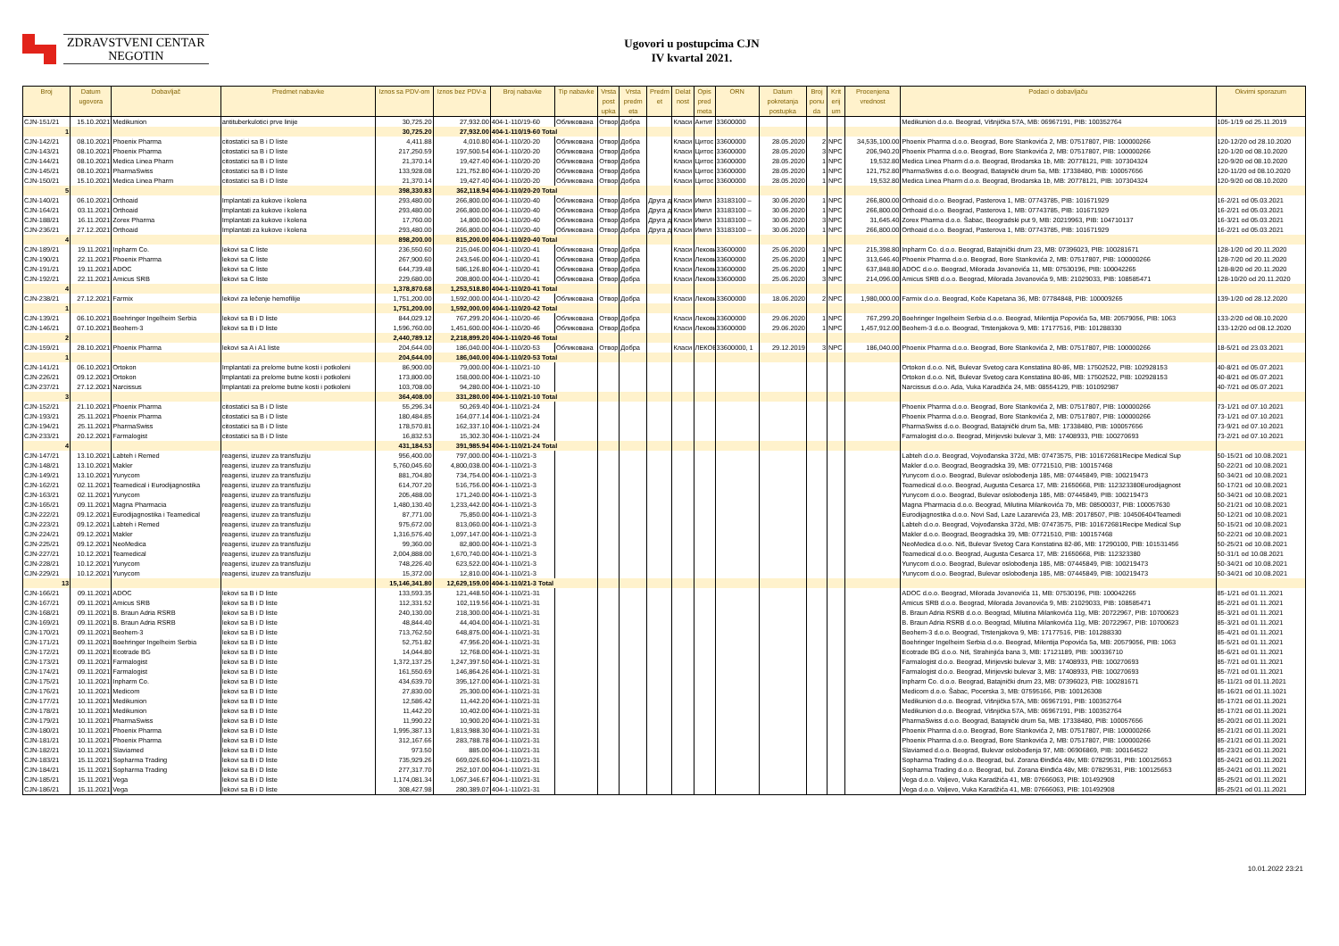ZDRAVSTVENI CENTAR
NEGOTIN
Ugovori u postupcima CJN
IV kvartal 2021.
| Broj | Datum ugovora | Dobavljač | Predmet nabavke | Iznos sa PDV-om | Iznos bez PDV-a | Broj nabavke | Tip nabavke | Vrsta post upka | Vrsta predm eta | Predm et | Delat nost | Opis pred meta | ORN | Datum pokretanja postupka | Broj ponu da | Krit erij um | Procenjena vrednost | Podaci o dobavljaču | Okvirni sporazum |
| --- | --- | --- | --- | --- | --- | --- | --- | --- | --- | --- | --- | --- | --- | --- | --- | --- | --- | --- | --- |
| CJN-151/21 | 15.10.2021 | Medikunion | antituberkulotici prve linije | 30,725.20 | 27,932.00 | 404-1-110/19-60 | Обликована | Отвор | Добра | | Класи | Антит | 33600000 | | | | | Medikunion d.o.o. Beograd, Višnjička 57A, MB: 06967191, PIB: 100352764 | 105-1/19 od 25.11.2019 |
| 1 | | | | 30,725.20 | 27,932.00 | 404-1-110/19-60 Total | | | | | | | | | | | | | |
| CJN-142/21 | 08.10.2021 | Phoenix Pharma | citostatici sa B i D liste | 4,411.88 | 4,010.80 | 404-1-110/20-20 | Обликована | Отвор | Добра | | Класи | Цитос | 33600000 | 28.05.2020 | 2 | NPC | 34,535,100.00 | Phoenix Pharma d.o.o. Beograd, Bore Stankovića 2, MB: 07517807, PIB: 100000266 | 120-12/20 od 28.10.2020 |
| CJN-143/21 | 08.10.2021 | Phoenix Pharma | citostatici sa B i D liste | 217,250.59 | 197,500.54 | 404-1-110/20-20 | Обликована | Отвор | Добра | | Класи | Цитос | 33600000 | 28.05.2020 | 3 | NPC | 206,940.20 | Phoenix Pharma d.o.o. Beograd, Bore Stankovića 2, MB: 07517807, PIB: 100000266 | 120-1/20 od 08.10.2020 |
| CJN-144/21 | 08.10.2021 | Medica Linea Pharm | citostatici sa B i D liste | 21,370.14 | 19,427.40 | 404-1-110/20-20 | Обликована | Отвор | Добра | | Класи | Цитос | 33600000 | 28.05.2020 | 1 | NPC | 19,532.80 | Medica Linea Pharm d.o.o. Beograd, Brodarska 1b, MB: 20778121, PIB: 107304324 | 120-9/20 od 08.10.2020 |
| CJN-145/21 | 08.10.2021 | PharmaSwiss | citostatici sa B i D liste | 133,928.08 | 121,752.80 | 404-1-110/20-20 | Обликована | Отвор | Добра | | Класи | Цитос | 33600000 | 28.05.2020 | 1 | NPC | 121,752.80 | PharmaSwiss d.o.o. Beograd, Batajnički drum 5a, MB: 17338480, PIB: 100057656 | 120-11/20 od 08.10.2020 |
| CJN-150/21 | 15.10.2021 | Medica Linea Pharm | citostatici sa B i D liste | 21,370.14 | 19,427.40 | 404-1-110/20-20 | Обликована | Отвор | Добра | | Класи | Цитос | 33600000 | 28.05.2020 | 1 | NPC | 19,532.80 | Medica Linea Pharm d.o.o. Beograd, Brodarska 1b, MB: 20778121, PIB: 107304324 | 120-9/20 od 08.10.2020 |
| 5 | | | | 398,330.83 | 362,118.94 | 404-1-110/20-20 Total | | | | | | | | | | | | | |
| CJN-140/21 | 06.10.2021 | Orthoaid | Implantati za kukove i kolena | 293,480.00 | 266,800.00 | 404-1-110/20-40 | Обликована | Отвор | Добра | Друга д | Класи | Импл | 33183100 – | 30.06.2020 | 1 | NPC | 266,800.00 | Orthoaid d.o.o. Beograd, Pasterova 1, MB: 07743785, PIB: 101671929 | 16-2/21 od 05.03.2021 |
| CJN-164/21 | 03.11.2021 | Orthoaid | Implantati za kukove i kolena | 293,480.00 | 266,800.00 | 404-1-110/20-40 | Обликована | Отвор | Добра | Друга д | Класи | Импл | 33183100 – | 30.06.2020 | 1 | NPC | 266,800.00 | Orthoaid d.o.o. Beograd, Pasterova 1, MB: 07743785, PIB: 101671929 | 16-2/21 od 05.03.2021 |
| CJN-188/21 | 16.11.2021 | Zorex Pharma | Implantati za kukove i kolena | 17,760.00 | 14,800.00 | 404-1-110/20-40 | Обликована | Отвор | Добра | Друга д | Класи | Импл | 33183100 – | 30.06.2020 | 3 | NPC | 31,645.40 | Zorex Pharma d.o.o. Šabac, Beogradski put 9, MB: 20219963, PIB: 104710137 | 16-3/21 od 05.03.2021 |
| CJN-236/21 | 27.12.2021 | Orthoaid | Implantati za kukove i kolena | 293,480.00 | 266,800.00 | 404-1-110/20-40 | Обликована | Отвор | Добра | Друга д | Класи | Импл | 33183100 – | 30.06.2020 | 1 | NPC | 266,800.00 | Orthoaid d.o.o. Beograd, Pasterova 1, MB: 07743785, PIB: 101671929 | 16-2/21 od 05.03.2021 |
| 4 | | | | 898,200.00 | 815,200.00 | 404-1-110/20-40 Total | | | | | | | | | | | | | |
| CJN-189/21 | 19.11.2021 | Inpharm Co. | lekovi sa C liste | 236,550.60 | 215,046.00 | 404-1-110/20-41 | Обликована | Отвор | Добра | | Класи | Лекови | 33600000 | 25.06.2020 | 1 | NPC | 215,398.80 | Inpharm Co. d.o.o. Beograd, Batajnički drum 23, MB: 07396023, PIB: 100281671 | 128-1/20 od 20.11.2020 |
| CJN-190/21 | 22.11.2021 | Phoenix Pharma | lekovi sa C liste | 267,900.60 | 243,546.00 | 404-1-110/20-41 | Обликована | Отвор | Добра | | Класи | Лекови | 33600000 | 25.06.2020 | 1 | NPC | 313,646.40 | Phoenix Pharma d.o.o. Beograd, Bore Stankovića 2, MB: 07517807, PIB: 100000266 | 128-7/20 od 20.11.2020 |
| CJN-191/21 | 19.11.2021 | ADOC | lekovi sa C liste | 644,739.48 | 586,126.80 | 404-1-110/20-41 | Обликована | Отвор | Добра | | Класи | Лекови | 33600000 | 25.06.2020 | 1 | NPC | 637,848.80 | ADOC d.o.o. Beograd, Milorada Jovanovića 11, MB: 07530196, PIB: 100042265 | 128-8/20 od 20.11.2020 |
| CJN-192/21 | 22.11.2021 | Amicus SRB | lekovi sa C liste | 229,680.00 | 208,800.00 | 404-1-110/20-41 | Обликована | Отвор | Добра | | Класи | Лекови | 33600000 | 25.06.2020 | 3 | NPC | 214,096.00 | Amicus SRB d.o.o. Beograd, Milorada Jovanovića 9, MB: 21029033, PIB: 108585471 | 128-10/20 od 20.11.2020 |
| 4 | | | | 1,378,870.68 | 1,253,518.80 | 404-1-110/20-41 Total | | | | | | | | | | | | | |
| CJN-238/21 | 27.12.2021 | Farmix | lekovi za lečenje hemofilije | 1,751,200.00 | 1,592,000.00 | 404-1-110/20-42 | Обликована | Отвор | Добра | | Класи | Лекови | 33600000 | 18.06.2020 | 2 | NPC | 1,980,000.00 | Farmix d.o.o. Beograd, Koče Kapetana 36, MB: 07784848, PIB: 100009265 | 139-1/20 od 28.12.2020 |
| 1 | | | | 1,751,200.00 | 1,592,000.00 | 404-1-110/20-42 Total | | | | | | | | | | | | | |
| CJN-139/21 | 06.10.2021 | Boehringer Ingelheim Serbia | lekovi sa B i D liste | 844,029.12 | 767,299.20 | 404-1-110/20-46 | Обликована | Отвор | Добра | | Класи | Лекови | 33600000 | 29.06.2020 | 1 | NPC | 767,299.20 | Boehringer Ingelheim Serbia d.o.o. Beograd, Milentija Popovića 5a, MB: 20579056, PIB: 1063 | 133-2/20 od 08.10.2020 |
| CJN-146/21 | 07.10.2021 | Beohem-3 | lekovi sa B i D liste | 1,596,760.00 | 1,451,600.00 | 404-1-110/20-46 | Обликована | Отвор | Добра | | Класи | Лекови | 33600000 | 29.06.2020 | 1 | NPC | 1,457,912.00 | Beohem-3 d.o.o. Beograd, Trstenjakova 9, MB: 17177516, PIB: 101288330 | 133-12/20 od 08.12.2020 |
| 2 | | | | 2,440,789.12 | 2,218,899.20 | 404-1-110/20-46 Total | | | | | | | | | | | | | |
| CJN-159/21 | 28.10.2021 | Phoenix Pharma | lekovi sa A i A1 liste | 204,644.00 | 186,040.00 | 404-1-110/20-53 | Обликована | Отвор | Добра | | Класи | ЛЕКОВ | 33600000, 1 | 29.12.2019 | 3 | NPC | 186,040.00 | Phoenix Pharma d.o.o. Beograd, Bore Stankovića 2, MB: 07517807, PIB: 100000266 | 18-5/21 od 23.03.2021 |
| 1 | | | | 204,644.00 | 186,040.00 | 404-1-110/20-53 Total | | | | | | | | | | | | | |
| CJN-141/21 | 06.10.2021 | Ortokon | Implantati za prelome butne kosti i potkoleni | 86,900.00 | 79,000.00 | 404-1-110/21-10 | | | | | | | | | | | | Ortokon d.o.o. Niš, Bulevar Svetog cara Konstatina 80-86, MB: 17502522, PIB: 102928153 | 40-8/21 od 05.07.2021 |
| CJN-226/21 | 09.12.2021 | Ortokon | Implantati za prelome butne kosti i potkoleni | 173,800.00 | 158,000.00 | 404-1-110/21-10 | | | | | | | | | | | | Ortokon d.o.o. Niš, Bulevar Svetog cara Konstatina 80-86, MB: 17502522, PIB: 102928153 | 40-8/21 od 05.07.2021 |
| CJN-237/21 | 27.12.2021 | Narcissus | Implantati za prelome butne kosti i potkoleni | 103,708.00 | 94,280.00 | 404-1-110/21-10 | | | | | | | | | | | | Narcissus d.o.o. Ada, Vuka Karadžića 24, MB: 08554129, PIB: 101092987 | 40-7/21 od 05.07.2021 |
| 3 | | | | 364,408.00 | 331,280.00 | 404-1-110/21-10 Total | | | | | | | | | | | | | |
| CJN-152/21 | 21.10.2021 | Phoenix Pharma | citostatici sa B i D liste | 55,296.34 | 50,269.40 | 404-1-110/21-24 | | | | | | | | | | | | Phoenix Pharma d.o.o. Beograd, Bore Stankovića 2, MB: 07517807, PIB: 100000266 | 73-1/21 od 07.10.2021 |
| CJN-193/21 | 25.11.2021 | Phoenix Pharma | citostatici sa B i D liste | 180,484.85 | 164,077.14 | 404-1-110/21-24 | | | | | | | | | | | | Phoenix Pharma d.o.o. Beograd, Bore Stankovića 2, MB: 07517807, PIB: 100000266 | 73-1/21 od 07.10.2021 |
| CJN-194/21 | 25.11.2021 | PharmaSwiss | citostatici sa B i D liste | 178,570.81 | 162,337.10 | 404-1-110/21-24 | | | | | | | | | | | | PharmaSwiss d.o.o. Beograd, Batajnički drum 5a, MB: 17338480, PIB: 100057656 | 73-9/21 od 07.10.2021 |
| CJN-233/21 | 20.12.2021 | Farmalogist | citostatici sa B i D liste | 16,832.53 | 15,302.30 | 404-1-110/21-24 | | | | | | | | | | | | Farmalogist d.o.o. Beograd, Mirijevski bulevar 3, MB: 17408933, PIB: 100270693 | 73-2/21 od 07.10.2021 |
| 4 | | | | 431,184.53 | 391,985.94 | 404-1-110/21-24 Total | | | | | | | | | | | | | |
| CJN-147/21 | 13.10.2021 | Labteh i Remed | reagensi, izuzev za transfuziju | 956,400.00 | 797,000.00 | 404-1-110/21-3 | | | | | | | | | | | | Labteh d.o.o. Beograd, Vojvođanska 372d, MB: 07473575, PIB: 101672681Recipe Medical Sup | 50-15/21 od 10.08.2021 |
| CJN-148/21 | 13.10.2021 | Makler | reagensi, izuzev za transfuziju | 5,760,045.60 | 4,800,038.00 | 404-1-110/21-3 | | | | | | | | | | | | Makler d.o.o. Beograd, Beogradska 39, MB: 07721510, PIB: 100157468 | 50-22/21 od 10.08.2021 |
| CJN-149/21 | 13.10.2021 | Yunycom | reagensi, izuzev za transfuziju | 881,704.80 | 734,754.00 | 404-1-110/21-3 | | | | | | | | | | | | Yunycom d.o.o. Beograd, Bulevar oslobođenja 185, MB: 07445849, PIB: 100219473 | 50-34/21 od 10.08.2021 |
| CJN-162/21 | 02.11.2021 | Teamedical i Eurodijagnostika | reagensi, izuzev za transfuziju | 614,707.20 | 516,756.00 | 404-1-110/21-3 | | | | | | | | | | | | Teamedical d.o.o. Beograd, Augusta Cesarca 17, MB: 21650668, PIB: 112323380Eurodijagnost | 50-17/21 od 10.08.2021 |
| CJN-163/21 | 02.11.2021 | Yunycom | reagensi, izuzev za transfuziju | 205,488.00 | 171,240.00 | 404-1-110/21-3 | | | | | | | | | | | | Yunycom d.o.o. Beograd, Bulevar oslobođenja 185, MB: 07445849, PIB: 100219473 | 50-34/21 od 10.08.2021 |
| CJN-165/21 | 09.11.2021 | Magna Pharmacia | reagensi, izuzev za transfuziju | 1,480,130.40 | 1,233,442.00 | 404-1-110/21-3 | | | | | | | | | | | | Magna Pharmacia d.o.o. Beograd, Milutina Milankovića 7b, MB: 08500037, PIB: 100057630 | 50-21/21 od 10.08.2021 |
| CJN-222/21 | 09.12.2021 | Eurodijagnostika i Teamedical | reagensi, izuzev za transfuziju | 87,771.00 | 75,850.00 | 404-1-110/21-3 | | | | | | | | | | | | Eurodijagnostika d.o.o. Novi Sad, Laze Lazarevića 23, MB: 20178507, PIB: 104506404Teamedi | 50-12/21 od 10.08.2021 |
| CJN-223/21 | 09.12.2021 | Labteh i Remed | reagensi, izuzev za transfuziju | 975,672.00 | 813,060.00 | 404-1-110/21-3 | | | | | | | | | | | | Labteh d.o.o. Beograd, Vojvođanska 372d, MB: 07473575, PIB: 101672681Recipe Medical Sup | 50-15/21 od 10.08.2021 |
| CJN-224/21 | 09.12.2021 | Makler | reagensi, izuzev za transfuziju | 1,316,576.40 | 1,097,147.00 | 404-1-110/21-3 | | | | | | | | | | | | Makler d.o.o. Beograd, Beogradska 39, MB: 07721510, PIB: 100157468 | 50-22/21 od 10.08.2021 |
| CJN-225/21 | 09.12.2021 | NeoMedica | reagensi, izuzev za transfuziju | 99,360.00 | 82,800.00 | 404-1-110/21-3 | | | | | | | | | | | | NeoMedica d.o.o. Niš, Bulevar Svetog Cara Konstatina 82-86, MB: 17290100, PIB: 101531456 | 50-25/21 od 10.08.2021 |
| CJN-227/21 | 10.12.2021 | Teamedical | reagensi, izuzev za transfuziju | 2,004,888.00 | 1,670,740.00 | 404-1-110/21-3 | | | | | | | | | | | | Teamedical d.o.o. Beograd, Augusta Cesarca 17, MB: 21650668, PIB: 112323380 | 50-31/1 od 10.08.2021 |
| CJN-228/21 | 10.12.2021 | Yunycom | reagensi, izuzev za transfuziju | 748,226.40 | 623,522.00 | 404-1-110/21-3 | | | | | | | | | | | | Yunycom d.o.o. Beograd, Bulevar oslobođenja 185, MB: 07445849, PIB: 100219473 | 50-34/21 od 10.08.2021 |
| CJN-229/21 | 10.12.2021 | Yunycom | reagensi, izuzev za transfuziju | 15,372.00 | 12,810.00 | 404-1-110/21-3 | | | | | | | | | | | | Yunycom d.o.o. Beograd, Bulevar oslobođenja 185, MB: 07445849, PIB: 100219473 | 50-34/21 od 10.08.2021 |
| 13 | | | | 15,146,341.80 | 12,629,159.00 | 404-1-110/21-3 Total | | | | | | | | | | | | | |
| CJN-166/21 | 09.11.2021 | ADOC | lekovi sa B i D liste | 133,593.35 | 121,448.50 | 404-1-110/21-31 | | | | | | | | | | | | ADOC d.o.o. Beograd, Milorada Jovanovića 11, MB: 07530196, PIB: 100042265 | 85-1/21 od 01.11.2021 |
| CJN-167/21 | 09.11.2021 | Amicus SRB | lekovi sa B i D liste | 112,331.52 | 102,119.56 | 404-1-110/21-31 | | | | | | | | | | | | Amicus SRB d.o.o. Beograd, Milorada Jovanovića 9, MB: 21029033, PIB: 108585471 | 85-2/21 od 01.11.2021 |
| CJN-168/21 | 09.11.2021 | B. Braun Adria RSRB | lekovi sa B i D liste | 240,130.00 | 218,300.00 | 404-1-110/21-31 | | | | | | | | | | | | B. Braun Adria RSRB d.o.o. Beograd, Milutina Milankovića 11g, MB: 20722967, PIB: 10700623 | 85-3/21 od 01.11.2021 |
| CJN-169/21 | 09.11.2021 | B. Braun Adria RSRB | lekovi sa B i D liste | 48,844.40 | 44,404.00 | 404-1-110/21-31 | | | | | | | | | | | | B. Braun Adria RSRB d.o.o. Beograd, Milutina Milankovića 11g, MB: 20722967, PIB: 10700623 | 85-3/21 od 01.11.2021 |
| CJN-170/21 | 09.11.2021 | Beohem-3 | lekovi sa B i D liste | 713,762.50 | 648,875.00 | 404-1-110/21-31 | | | | | | | | | | | | Beohem-3 d.o.o. Beograd, Trstenjakova 9, MB: 17177516, PIB: 101288330 | 85-4/21 od 01.11.2021 |
| CJN-171/21 | 09.11.2021 | Boehringer Ingelheim Serbia | lekovi sa B i D liste | 52,751.82 | 47,956.20 | 404-1-110/21-31 | | | | | | | | | | | | Boehringer Ingelheim Serbia d.o.o. Beograd, Milentija Popovića 5a, MB: 20579056, PIB: 1063 | 85-5/21 od 01.11.2021 |
| CJN-172/21 | 09.11.2021 | Ecotrade BG | lekovi sa B i D liste | 14,044.80 | 12,768.00 | 404-1-110/21-31 | | | | | | | | | | | | Ecotrade BG d.o.o. Niš, Strahinjića bana 3, MB: 17121189, PIB: 100336710 | 85-6/21 od 01.11.2021 |
| CJN-173/21 | 09.11.2021 | Farmalogist | lekovi sa B i D liste | 1,372,137.25 | 1,247,397.50 | 404-1-110/21-31 | | | | | | | | | | | | Farmalogist d.o.o. Beograd, Mirijevski bulevar 3, MB: 17408933, PIB: 100270693 | 85-7/21 od 01.11.2021 |
| CJN-174/21 | 09.11.2021 | Farmalogist | lekovi sa B i D liste | 161,550.69 | 146,864.26 | 404-1-110/21-31 | | | | | | | | | | | | Farmalogist d.o.o. Beograd, Mirijevski bulevar 3, MB: 17408933, PIB: 100270693 | 85-7/21 od 01.11.2021 |
| CJN-175/21 | 10.11.2021 | Inpharm Co. | lekovi sa B i D liste | 434,639.70 | 395,127.00 | 404-1-110/21-31 | | | | | | | | | | | | Inpharm Co. d.o.o. Beograd, Batajnički drum 23, MB: 07396023, PIB: 100281671 | 85-11/21 od 01.11.2021 |
| CJN-176/21 | 10.11.2021 | Medicom | lekovi sa B i D liste | 27,830.00 | 25,300.00 | 404-1-110/21-31 | | | | | | | | | | | | Medicom d.o.o. Šabac, Pocerska 3, MB: 07595166, PIB: 100126308 | 85-16/21 od 01.11.1021 |
| CJN-177/21 | 10.11.2021 | Medikunion | lekovi sa B i D liste | 12,586.42 | 11,442.20 | 404-1-110/21-31 | | | | | | | | | | | | Medikunion d.o.o. Beograd, Višnjička 57A, MB: 06967191, PIB: 100352764 | 85-17/21 od 01.11.2021 |
| CJN-178/21 | 10.11.2021 | Medikunion | lekovi sa B i D liste | 11,442.20 | 10,402.00 | 404-1-110/21-31 | | | | | | | | | | | | Medikunion d.o.o. Beograd, Višnjička 57A, MB: 06967191, PIB: 100352764 | 85-17/21 od 01.11.2021 |
| CJN-179/21 | 10.11.2021 | PharmaSwiss | lekovi sa B i D liste | 11,990.22 | 10,900.20 | 404-1-110/21-31 | | | | | | | | | | | | PharmaSwiss d.o.o. Beograd, Batajnički drum 5a, MB: 17338480, PIB: 100057656 | 85-20/21 od 01.11.2021 |
| CJN-180/21 | 10.11.2021 | Phoenix Pharma | lekovi sa B i D liste | 1,995,387.13 | 1,813,988.30 | 404-1-110/21-31 | | | | | | | | | | | | Phoenix Pharma d.o.o. Beograd, Bore Stankovića 2, MB: 07517807, PIB: 100000266 | 85-21/21 od 01.11.2021 |
| CJN-181/21 | 10.11.2021 | Phoenix Pharma | lekovi sa B i D liste | 312,167.66 | 283,788.78 | 404-1-110/21-31 | | | | | | | | | | | | Phoenix Pharma d.o.o. Beograd, Bore Stankovića 2, MB: 07517807, PIB: 100000266 | 85-21/21 od 01.11.2021 |
| CJN-182/21 | 10.11.2021 | Slaviamed | lekovi sa B i D liste | 973.50 | 885.00 | 404-1-110/21-31 | | | | | | | | | | | | Slaviamed d.o.o. Beograd, Bulevar oslobođenja 97, MB: 06906869, PIB: 100164522 | 85-23/21 od 01.11.2021 |
| CJN-183/21 | 15.11.2021 | Sopharma Trading | lekovi sa B i D liste | 735,929.26 | 669,026.60 | 404-1-110/21-31 | | | | | | | | | | | | Sopharma Trading d.o.o. Beograd, bul. Zorana Đinđića 48v, MB: 07829531, PIB: 100125653 | 85-24/21 od 01.11.2021 |
| CJN-184/21 | 15.11.2021 | Sopharma Trading | lekovi sa B i D liste | 277,317.70 | 252,107.00 | 404-1-110/21-31 | | | | | | | | | | | | Sopharma Trading d.o.o. Beograd, bul. Zorana Đinđića 48v, MB: 07829531, PIB: 100125653 | 85-24/21 od 01.11.2021 |
| CJN-185/21 | 15.11.2021 | Vega | lekovi sa B i D liste | 1,174,081.34 | 1,067,346.67 | 404-1-110/21-31 | | | | | | | | | | | | Vega d.o.o. Valjevo, Vuka Karadžića 41, MB: 07666063, PIB: 101492908 | 85-25/21 od 01.11.2021 |
| CJN-186/21 | 15.11.2021 | Vega | lekovi sa B i D liste | 308,427.98 | 280,389.07 | 404-1-110/21-31 | | | | | | | | | | | | Vega d.o.o. Valjevo, Vuka Karadžića 41, MB: 07666063, PIB: 101492908 | 85-25/21 od 01.11.2021 |
10.01.2022 23:21